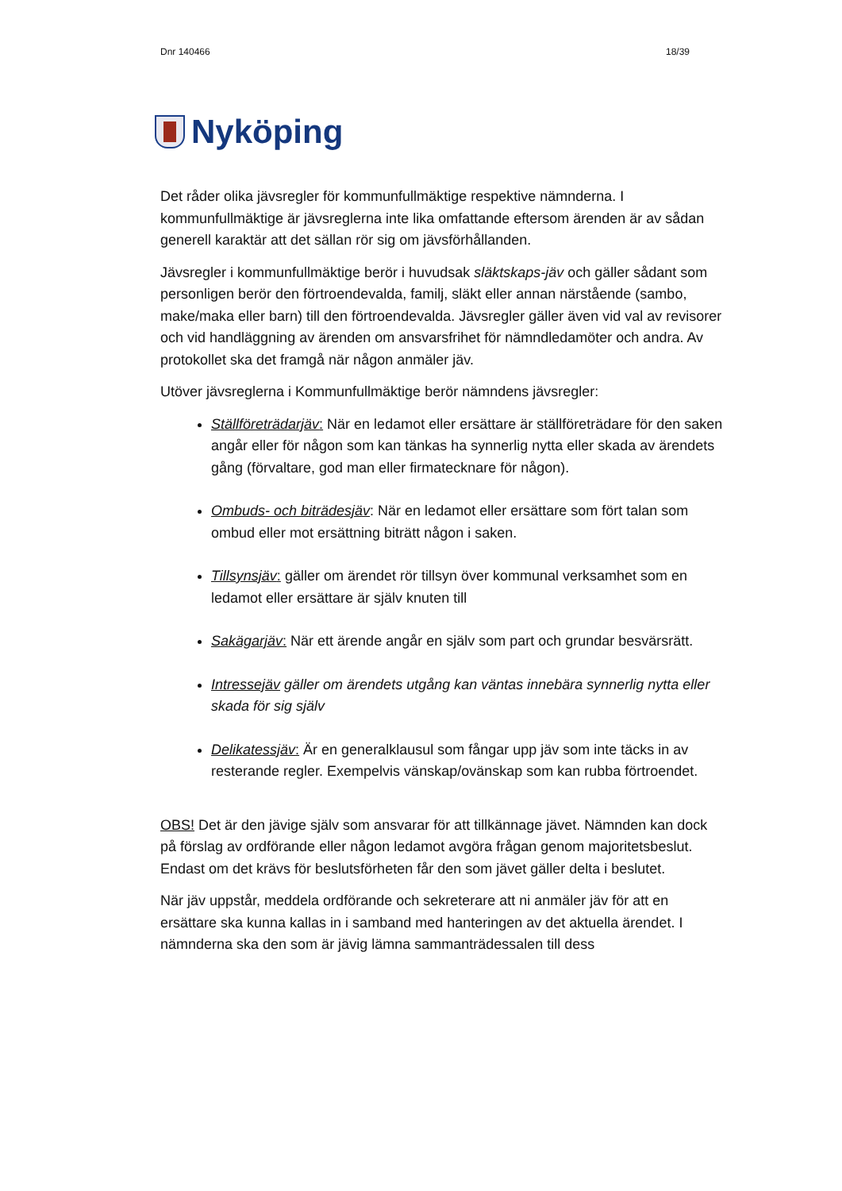Dnr 140466 18/39
Nyköping
Det råder olika jävsregler för kommunfullmäktige respektive nämnderna. I kommunfullmäktige är jävsreglerna inte lika omfattande eftersom ärenden är av sådan generell karaktär att det sällan rör sig om jävsförhållanden.
Jävsregler i kommunfullmäktige berör i huvudsak släktskaps-jäv och gäller sådant som personligen berör den förtroendevalda, familj, släkt eller annan närstående (sambo, make/maka eller barn) till den förtroendevalda. Jävsregler gäller även vid val av revisorer och vid handläggning av ärenden om ansvarsfrihet för nämndledamöter och andra. Av protokollet ska det framgå när någon anmäler jäv.
Utöver jävsreglerna i Kommunfullmäktige berör nämndens jävsregler:
Ställföreträdarjäv: När en ledamot eller ersättare är ställföreträdare för den saken angår eller för någon som kan tänkas ha synnerlig nytta eller skada av ärendets gång (förvaltare, god man eller firmatecknare för någon).
Ombuds- och biträdesjäv: När en ledamot eller ersättare som fört talan som ombud eller mot ersättning biträtt någon i saken.
Tillsynsjäv: gäller om ärendet rör tillsyn över kommunal verksamhet som en ledamot eller ersättare är själv knuten till
Sakägarjäv: När ett ärende angår en själv som part och grundar besvärsrätt.
Intressejäv gäller om ärendets utgång kan väntas innebära synnerlig nytta eller skada för sig själv
Delikatessjäv: Är en generalklausul som fångar upp jäv som inte täcks in av resterande regler. Exempelvis vänskap/ovänskap som kan rubba förtroendet.
OBS! Det är den jävige själv som ansvarar för att tillkännage jävet. Nämnden kan dock på förslag av ordförande eller någon ledamot avgöra frågan genom majoritetsbeslut. Endast om det krävs för beslutsförheten får den som jävet gäller delta i beslutet.
När jäv uppstår, meddela ordförande och sekreterare att ni anmäler jäv för att en ersättare ska kunna kallas in i samband med hanteringen av det aktuella ärendet. I nämnderna ska den som är jävig lämna sammanträdessalen till dess